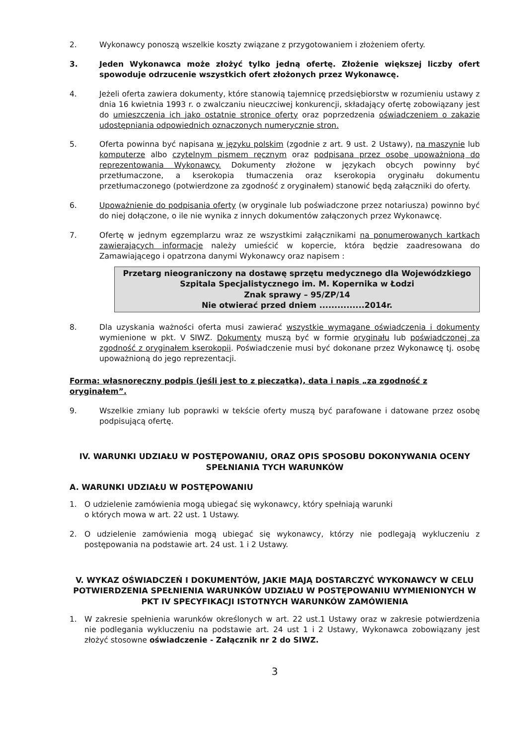2. Wykonawcy ponoszą wszelkie koszty związane z przygotowaniem i złożeniem oferty.
3. Jeden Wykonawca może złożyć tylko jedną ofertę. Złożenie większej liczby ofert spowoduje odrzucenie wszystkich ofert złożonych przez Wykonawcę.
4. Jeżeli oferta zawiera dokumenty, które stanowią tajemnicę przedsiębiorstw w rozumieniu ustawy z dnia 16 kwietnia 1993 r. o zwalczaniu nieuczciwej konkurencji, składający ofertę zobowiązany jest do umieszczenia ich jako ostatnie stronice oferty oraz poprzedzenia oświadczeniem o zakazie udostępniania odpowiednich oznaczonych numerycznie stron.
5. Oferta powinna być napisana w języku polskim (zgodnie z art. 9 ust. 2 Ustawy), na maszynie lub komputerze albo czytelnym pismem ręcznym oraz podpisana przez osobę upoważnioną do reprezentowania Wykonawcy. Dokumenty złożone w językach obcych powinny być przetłumaczone, a kserokopia tłumaczenia oraz kserokopia oryginału dokumentu przetłumaczonego (potwierdzone za zgodność z oryginałem) stanowić będą załączniki do oferty.
6. Upoważnienie do podpisania oferty (w oryginale lub poświadczone przez notariusza) powinno być do niej dołączone, o ile nie wynika z innych dokumentów załączonych przez Wykonawcę.
7. Ofertę w jednym egzemplarzu wraz ze wszystkimi załącznikami na ponumerowanych kartkach zawierających informacje należy umieścić w kopercie, która będzie zaadresowana do Zamawiającego i opatrzona danymi Wykonawcy oraz napisem :
Przetarg nieograniczony na dostawę sprzętu medycznego dla Wojewódzkiego
Szpitala Specjalistycznego im. M. Kopernika w Łodzi
Znak sprawy – 95/ZP/14
Nie otwierać przed dniem ...............2014r.
8. Dla uzyskania ważności oferta musi zawierać wszystkie wymagane oświadczenia i dokumenty wymienione w pkt. V SIWZ. Dokumenty muszą być w formie oryginału lub poświadczonej za zgodność z oryginałem kserokopii. Poświadczenie musi być dokonane przez Wykonawcę tj. osobę upoważnioną do jego reprezentacji.
Forma: własnoręczny podpis (jeśli jest to z pieczątką), data i napis „za zgodność z oryginałem”.
9. Wszelkie zmiany lub poprawki w tekście oferty muszą być parafowane i datowane przez osobę podpisującą ofertę.
IV. WARUNKI UDZIAŁU W POSTĘPOWANIU, ORAZ OPIS SPOSOBU DOKONYWANIA OCENY SPEŁNIANIA TYCH WARUNKÓW
A. WARUNKI UDZIAŁU W POSTĘPOWANIU
1. O udzielenie zamówienia mogą ubiegać się wykonawcy, który spełniają warunki
o których mowa w art. 22 ust. 1 Ustawy.
2. O udzielenie zamówienia mogą ubiegać się wykonawcy, którzy nie podlegają wykluczeniu z postępowania na podstawie art. 24 ust. 1 i 2 Ustawy.
V. WYKAZ OŚWIADCZEŃ I DOKUMENTÓW, JAKIE MAJĄ DOSTARCZYĆ WYKONAWCY W CELU POTWIERDZENIA SPEŁNIENIA WARUNKÓW UDZIAŁU W POSTĘPOWANIU WYMIENIONYCH W PKT IV SPECYFIKACJI ISTOTNYCH WARUNKÓW ZAMÓWIENIA
1. W zakresie spełnienia warunków określonych w art. 22 ust.1 Ustawy oraz w zakresie potwierdzenia nie podlegania wykluczeniu na podstawie art. 24 ust 1 i 2 Ustawy, Wykonawca zobowiązany jest złożyć stosowne oświadczenie - Załącznik nr 2 do SIWZ.
3